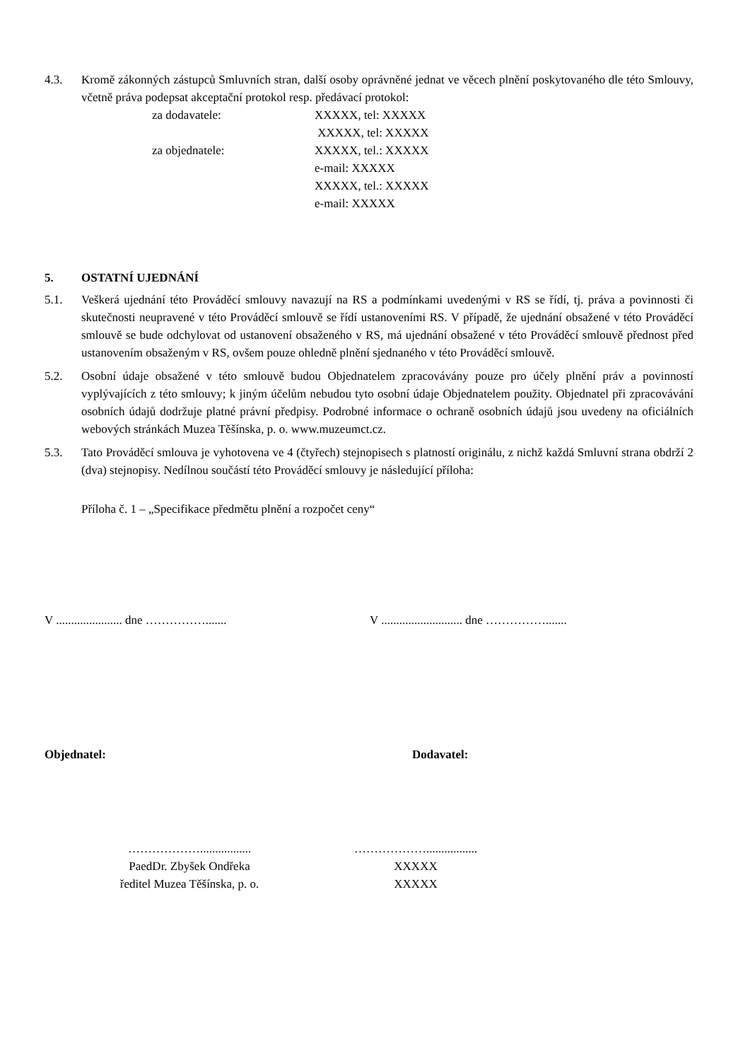4.3. Kromě zákonných zástupců Smluvních stran, další osoby oprávněné jednat ve věcech plnění poskytovaného dle této Smlouvy, včetně práva podepsat akceptační protokol resp. předávací protokol:
za dodavatele:
XXXXX, tel: XXXXX
XXXXX, tel: XXXXX
za objednatele:
XXXXX, tel.: XXXXX
e-mail: XXXXX
XXXXX, tel.: XXXXX
e-mail: XXXXX
5. OSTATNÍ UJEDNÁNÍ
5.1. Veškerá ujednání této Prováděcí smlouvy navazují na RS a podmínkami uvedenými v RS se řídí, tj. práva a povinnosti či skutečnosti neupravené v této Prováděcí smlouvě se řídí ustanoveními RS. V případě, že ujednání obsažené v této Prováděcí smlouvě se bude odchylovat od ustanovení obsaženého v RS, má ujednání obsažené v této Prováděcí smlouvě přednost před ustanovením obsaženým v RS, ovšem pouze ohledně plnění sjednaného v této Prováděcí smlouvě.
5.2. Osobní údaje obsažené v této smlouvě budou Objednatelem zpracovávány pouze pro účely plnění práv a povinností vyplývajících z této smlouvy; k jiným účelům nebudou tyto osobní údaje Objednatelem použity. Objednatel při zpracovávání osobních údajů dodržuje platné právní předpisy. Podrobné informace o ochraně osobních údajů jsou uvedeny na oficiálních webových stránkách Muzea Těšínska, p. o. www.muzeumct.cz.
5.3. Tato Prováděcí smlouva je vyhotovena ve 4 (čtyřech) stejnopisech s platností originálu, z nichž každá Smluvní strana obdrží 2 (dva) stejnopisy. Nedílnou součástí této Prováděcí smlouvy je následující příloha:
Příloha č. 1 – „Specifikace předmětu plnění a rozpočet ceny“
V ...................... dne ……………....... V ........................... dne …………….......
Objednatel: Dodavatel:
……………….................
PaedDr. Zbyšek Ondřeka
ředitel Muzea Těšínska, p. o.
……………….................
XXXXX
XXXXX